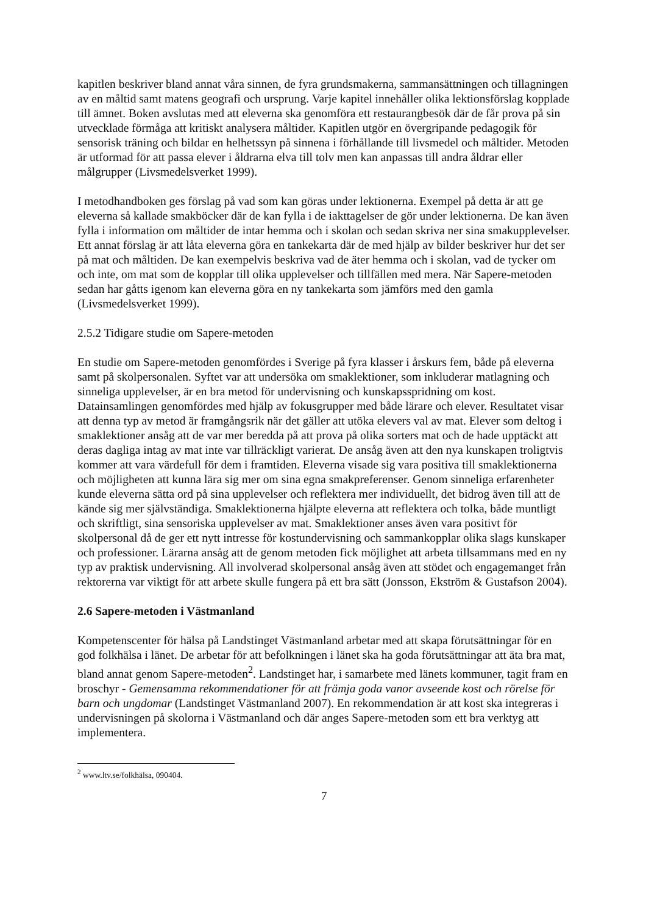kapitlen beskriver bland annat våra sinnen, de fyra grundsmakerna, sammansättningen och tillagningen av en måltid samt matens geografi och ursprung. Varje kapitel innehåller olika lektionsförslag kopplade till ämnet. Boken avslutas med att eleverna ska genomföra ett restaurangbesök där de får prova på sin utvecklade förmåga att kritiskt analysera måltider. Kapitlen utgör en övergripande pedagogik för sensorisk träning och bildar en helhetssyn på sinnena i förhållande till livsmedel och måltider. Metoden är utformad för att passa elever i åldrarna elva till tolv men kan anpassas till andra åldrar eller målgrupper (Livsmedelsverket 1999).
I metodhandboken ges förslag på vad som kan göras under lektionerna. Exempel på detta är att ge eleverna så kallade smakböcker där de kan fylla i de iakttagelser de gör under lektionerna. De kan även fylla i information om måltider de intar hemma och i skolan och sedan skriva ner sina smakupplevelser. Ett annat förslag är att låta eleverna göra en tankekarta där de med hjälp av bilder beskriver hur det ser på mat och måltiden. De kan exempelvis beskriva vad de äter hemma och i skolan, vad de tycker om och inte, om mat som de kopplar till olika upplevelser och tillfällen med mera. När Sapere-metoden sedan har gåtts igenom kan eleverna göra en ny tankekarta som jämförs med den gamla (Livsmedelsverket 1999).
2.5.2 Tidigare studie om Sapere-metoden
En studie om Sapere-metoden genomfördes i Sverige på fyra klasser i årskurs fem, både på eleverna samt på skolpersonalen. Syftet var att undersöka om smaklektioner, som inkluderar matlagning och sinneliga upplevelser, är en bra metod för undervisning och kunskapsspridning om kost. Datainsamlingen genomfördes med hjälp av fokusgrupper med både lärare och elever. Resultatet visar att denna typ av metod är framgångsrik när det gäller att utöka elevers val av mat. Elever som deltog i smaklektioner ansåg att de var mer beredda på att prova på olika sorters mat och de hade upptäckt att deras dagliga intag av mat inte var tillräckligt varierat. De ansåg även att den nya kunskapen troligtvis kommer att vara värdefull för dem i framtiden. Eleverna visade sig vara positiva till smaklektionerna och möjligheten att kunna lära sig mer om sina egna smakpreferenser. Genom sinneliga erfarenheter kunde eleverna sätta ord på sina upplevelser och reflektera mer individuellt, det bidrog även till att de kände sig mer självständiga. Smaklektionerna hjälpte eleverna att reflektera och tolka, både muntligt och skriftligt, sina sensoriska upplevelser av mat. Smaklektioner anses även vara positivt för skolpersonal då de ger ett nytt intresse för kostundervisning och sammankopplar olika slags kunskaper och professioner. Lärarna ansåg att de genom metoden fick möjlighet att arbeta tillsammans med en ny typ av praktisk undervisning. All involverad skolpersonal ansåg även att stödet och engagemanget från rektorerna var viktigt för att arbete skulle fungera på ett bra sätt (Jonsson, Ekström & Gustafson 2004).
2.6 Sapere-metoden i Västmanland
Kompetenscenter för hälsa på Landstinget Västmanland arbetar med att skapa förutsättningar för en god folkhälsa i länet. De arbetar för att befolkningen i länet ska ha goda förutsättningar att äta bra mat, bland annat genom Sapere-metoden<sup>2</sup>. Landstinget har, i samarbete med länets kommuner, tagit fram en broschyr - Gemensamma rekommendationer för att främja goda vanor avseende kost och rörelse för barn och ungdomar (Landstinget Västmanland 2007). En rekommendation är att kost ska integreras i undervisningen på skolorna i Västmanland och där anges Sapere-metoden som ett bra verktyg att implementera.
<sup>2</sup> www.ltv.se/folkhälsa, 090404.
7